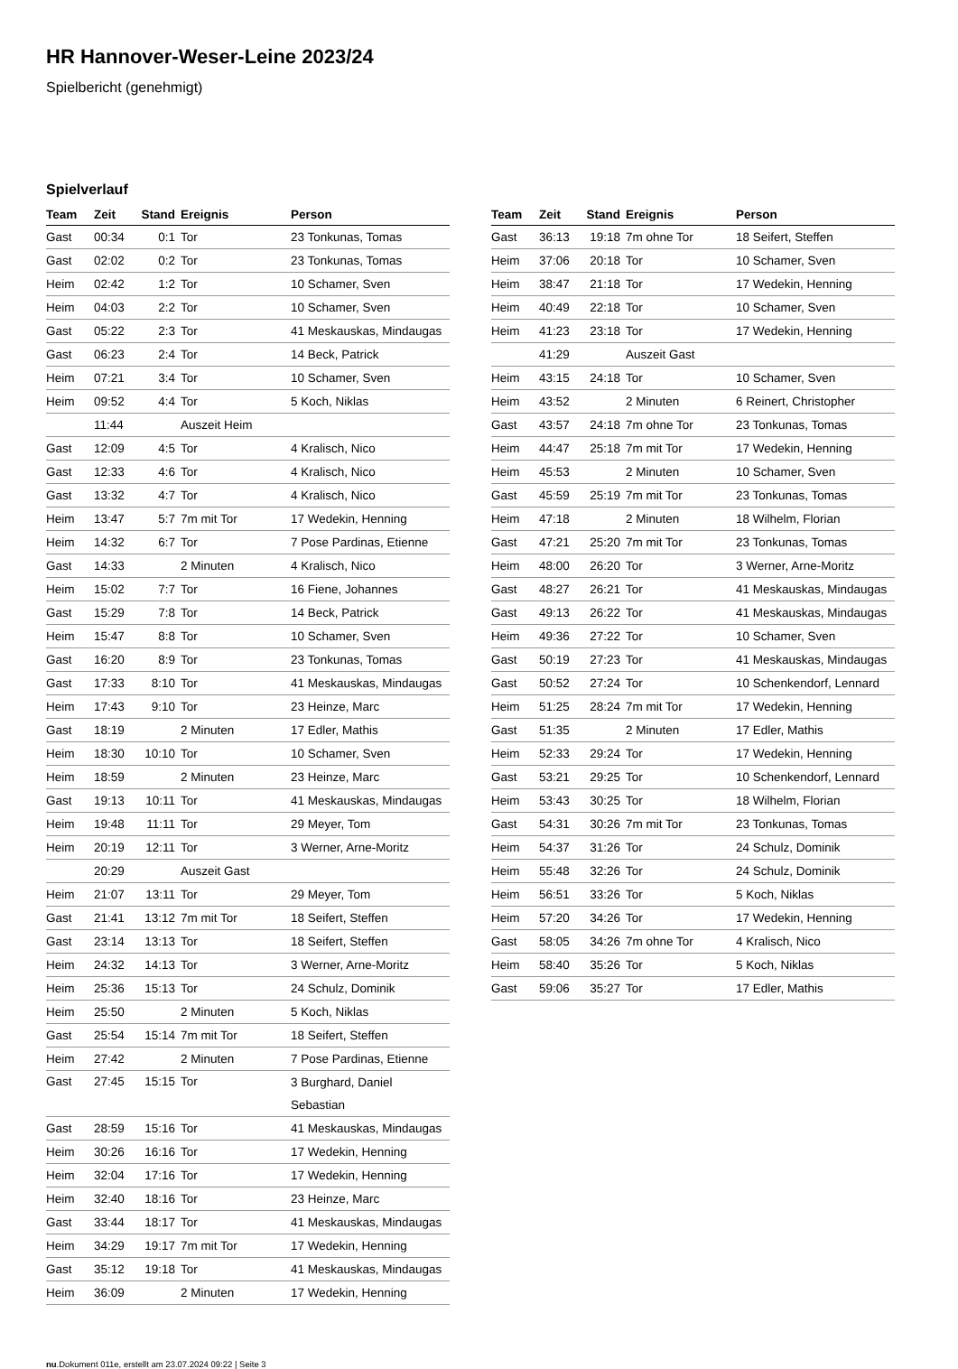HR Hannover-Weser-Leine 2023/24
Spielbericht (genehmigt)
Spielverlauf
| Team | Zeit | Stand | Ereignis | Person |
| --- | --- | --- | --- | --- |
| Gast | 00:34 | 0:1 | Tor | 23 Tonkunas, Tomas |
| Gast | 02:02 | 0:2 | Tor | 23 Tonkunas, Tomas |
| Heim | 02:42 | 1:2 | Tor | 10 Schamer, Sven |
| Heim | 04:03 | 2:2 | Tor | 10 Schamer, Sven |
| Gast | 05:22 | 2:3 | Tor | 41 Meskauskas, Mindaugas |
| Gast | 06:23 | 2:4 | Tor | 14 Beck, Patrick |
| Heim | 07:21 | 3:4 | Tor | 10 Schamer, Sven |
| Heim | 09:52 | 4:4 | Tor | 5 Koch, Niklas |
| | 11:44 | | Auszeit Heim | |
| Gast | 12:09 | 4:5 | Tor | 4 Kralisch, Nico |
| Gast | 12:33 | 4:6 | Tor | 4 Kralisch, Nico |
| Gast | 13:32 | 4:7 | Tor | 4 Kralisch, Nico |
| Heim | 13:47 | 5:7 | 7m mit Tor | 17 Wedekin, Henning |
| Heim | 14:32 | 6:7 | Tor | 7 Pose Pardinas, Etienne |
| Gast | 14:33 | | 2 Minuten | 4 Kralisch, Nico |
| Heim | 15:02 | 7:7 | Tor | 16 Fiene, Johannes |
| Gast | 15:29 | 7:8 | Tor | 14 Beck, Patrick |
| Heim | 15:47 | 8:8 | Tor | 10 Schamer, Sven |
| Gast | 16:20 | 8:9 | Tor | 23 Tonkunas, Tomas |
| Gast | 17:33 | 8:10 | Tor | 41 Meskauskas, Mindaugas |
| Heim | 17:43 | 9:10 | Tor | 23 Heinze, Marc |
| Gast | 18:19 | | 2 Minuten | 17 Edler, Mathis |
| Heim | 18:30 | 10:10 | Tor | 10 Schamer, Sven |
| Heim | 18:59 | | 2 Minuten | 23 Heinze, Marc |
| Gast | 19:13 | 10:11 | Tor | 41 Meskauskas, Mindaugas |
| Heim | 19:48 | 11:11 | Tor | 29 Meyer, Tom |
| Heim | 20:19 | 12:11 | Tor | 3 Werner, Arne-Moritz |
| | 20:29 | | Auszeit Gast | |
| Heim | 21:07 | 13:11 | Tor | 29 Meyer, Tom |
| Gast | 21:41 | 13:12 | 7m mit Tor | 18 Seifert, Steffen |
| Gast | 23:14 | 13:13 | Tor | 18 Seifert, Steffen |
| Heim | 24:32 | 14:13 | Tor | 3 Werner, Arne-Moritz |
| Heim | 25:36 | 15:13 | Tor | 24 Schulz, Dominik |
| Heim | 25:50 | | 2 Minuten | 5 Koch, Niklas |
| Gast | 25:54 | 15:14 | 7m mit Tor | 18 Seifert, Steffen |
| Heim | 27:42 | | 2 Minuten | 7 Pose Pardinas, Etienne |
| Gast | 27:45 | 15:15 | Tor | 3 Burghard, Daniel Sebastian |
| Gast | 28:59 | 15:16 | Tor | 41 Meskauskas, Mindaugas |
| Heim | 30:26 | 16:16 | Tor | 17 Wedekin, Henning |
| Heim | 32:04 | 17:16 | Tor | 17 Wedekin, Henning |
| Heim | 32:40 | 18:16 | Tor | 23 Heinze, Marc |
| Gast | 33:44 | 18:17 | Tor | 41 Meskauskas, Mindaugas |
| Heim | 34:29 | 19:17 | 7m mit Tor | 17 Wedekin, Henning |
| Gast | 35:12 | 19:18 | Tor | 41 Meskauskas, Mindaugas |
| Heim | 36:09 | | 2 Minuten | 17 Wedekin, Henning |
| Team | Zeit | Stand | Ereignis | Person |
| --- | --- | --- | --- | --- |
| Gast | 36:13 | 19:18 | 7m ohne Tor | 18 Seifert, Steffen |
| Heim | 37:06 | 20:18 | Tor | 10 Schamer, Sven |
| Heim | 38:47 | 21:18 | Tor | 17 Wedekin, Henning |
| Heim | 40:49 | 22:18 | Tor | 10 Schamer, Sven |
| Heim | 41:23 | 23:18 | Tor | 17 Wedekin, Henning |
| | 41:29 | | Auszeit Gast | |
| Heim | 43:15 | 24:18 | Tor | 10 Schamer, Sven |
| Heim | 43:52 | | 2 Minuten | 6 Reinert, Christopher |
| Gast | 43:57 | 24:18 | 7m ohne Tor | 23 Tonkunas, Tomas |
| Heim | 44:47 | 25:18 | 7m mit Tor | 17 Wedekin, Henning |
| Heim | 45:53 | | 2 Minuten | 10 Schamer, Sven |
| Gast | 45:59 | 25:19 | 7m mit Tor | 23 Tonkunas, Tomas |
| Heim | 47:18 | | 2 Minuten | 18 Wilhelm, Florian |
| Gast | 47:21 | 25:20 | 7m mit Tor | 23 Tonkunas, Tomas |
| Heim | 48:00 | 26:20 | Tor | 3 Werner, Arne-Moritz |
| Gast | 48:27 | 26:21 | Tor | 41 Meskauskas, Mindaugas |
| Gast | 49:13 | 26:22 | Tor | 41 Meskauskas, Mindaugas |
| Heim | 49:36 | 27:22 | Tor | 10 Schamer, Sven |
| Gast | 50:19 | 27:23 | Tor | 41 Meskauskas, Mindaugas |
| Gast | 50:52 | 27:24 | Tor | 10 Schenkendorf, Lennard |
| Heim | 51:25 | 28:24 | 7m mit Tor | 17 Wedekin, Henning |
| Gast | 51:35 | | 2 Minuten | 17 Edler, Mathis |
| Heim | 52:33 | 29:24 | Tor | 17 Wedekin, Henning |
| Gast | 53:21 | 29:25 | Tor | 10 Schenkendorf, Lennard |
| Heim | 53:43 | 30:25 | Tor | 18 Wilhelm, Florian |
| Gast | 54:31 | 30:26 | 7m mit Tor | 23 Tonkunas, Tomas |
| Heim | 54:37 | 31:26 | Tor | 24 Schulz, Dominik |
| Heim | 55:48 | 32:26 | Tor | 24 Schulz, Dominik |
| Heim | 56:51 | 33:26 | Tor | 5 Koch, Niklas |
| Heim | 57:20 | 34:26 | Tor | 17 Wedekin, Henning |
| Gast | 58:05 | 34:26 | 7m ohne Tor | 4 Kralisch, Nico |
| Heim | 58:40 | 35:26 | Tor | 5 Koch, Niklas |
| Gast | 59:06 | 35:27 | Tor | 17 Edler, Mathis |
nu.Dokument 011e, erstellt am 23.07.2024 09:22 | Seite 3